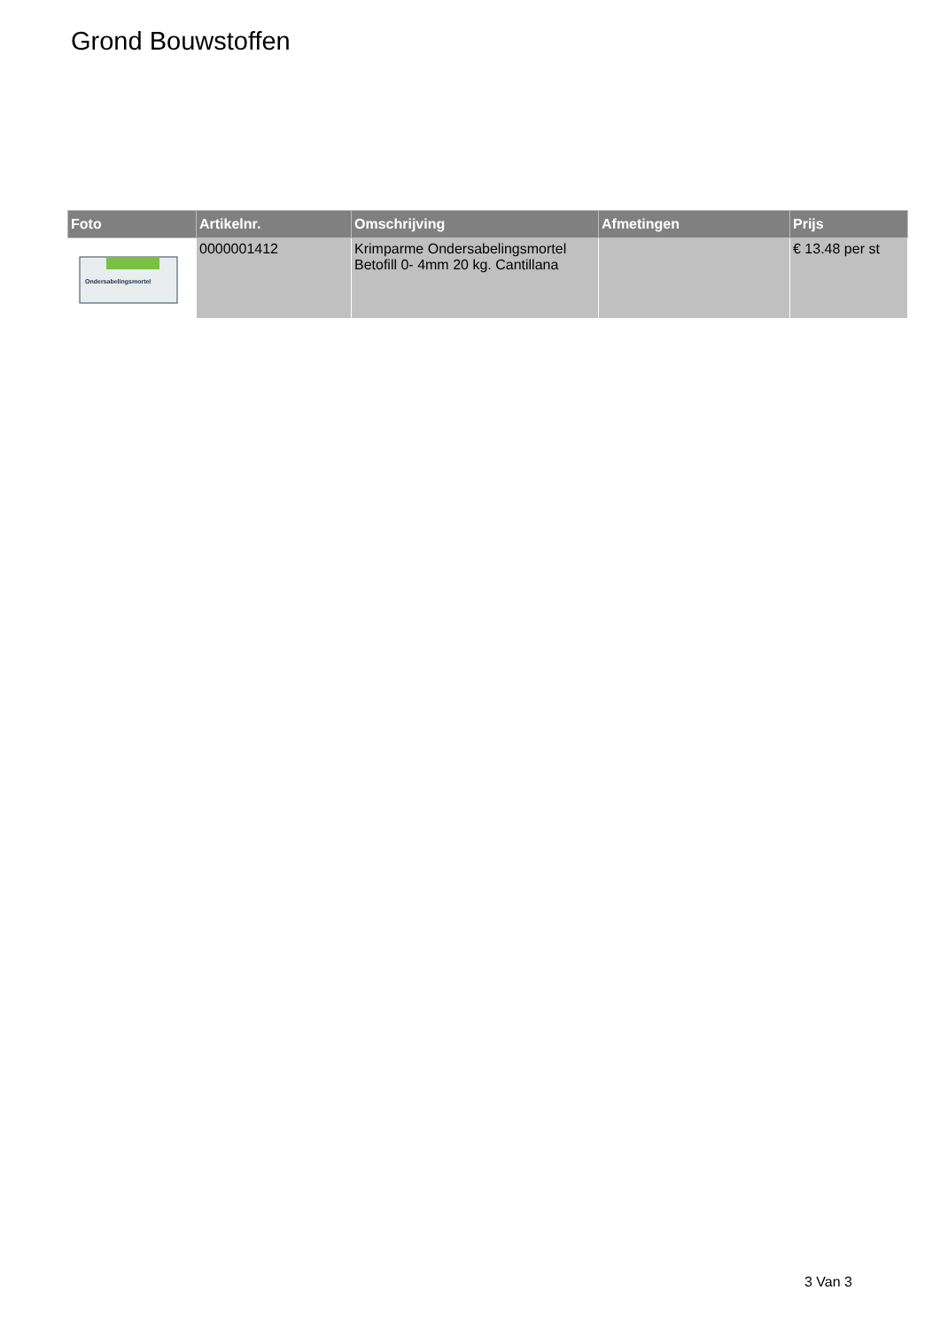Grond Bouwstoffen
| Foto | Artikelnr. | Omschrijving | Afmetingen | Prijs |
| --- | --- | --- | --- | --- |
| Ondersabelingsmortel | 0000001412 | Krimparme Ondersabelingsmortel Betofill 0- 4mm 20 kg. Cantillana | | € 13.48 per st |
3 Van 3